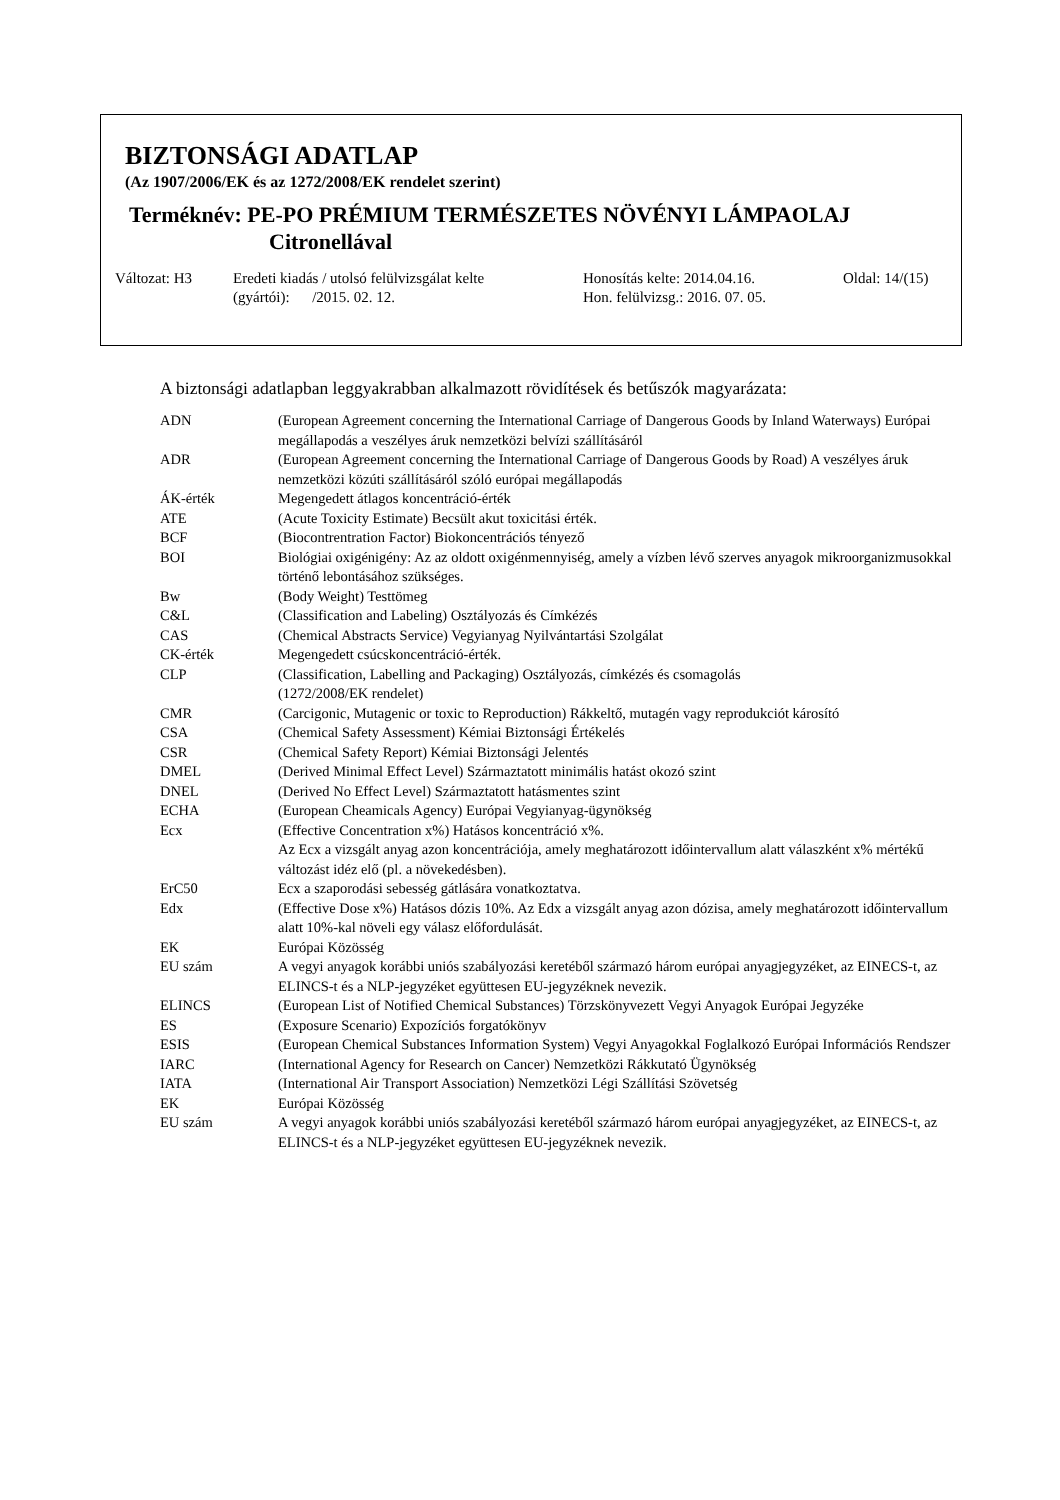BIZTONSÁGI ADATLAP
(Az 1907/2006/EK és az 1272/2008/EK rendelet szerint)
Terméknév: PE-PO PRÉMIUM TERMÉSZETES NÖVÉNYI LÁMPAOLAJ
Citronellával
Változat: H3 Eredeti kiadás / utolsó felülvizsgálat kelte
(gyártói): /2015. 02. 12.
Honosítás kelte: 2014.04.16.
Hon. felülvizsg.: 2016. 07. 05.
Oldal: 14/(15)
A biztonsági adatlapban leggyakrabban alkalmazott rövidítések és betűszók magyarázata:
| ADN | (European Agreement concerning the International Carriage of Dangerous Goods by Inland Waterways) Európai megállapodás a veszélyes áruk nemzetközi belvízi szállításáról |
| ADR | (European Agreement concerning the International Carriage of Dangerous Goods by Road) A veszélyes áruk nemzetközi közúti szállításáról szóló európai megállapodás |
| ÁK-érték | Megengedett átlagos koncentráció-érték |
| ATE | (Acute Toxicity Estimate) Becsült akut toxicitási érték. |
| BCF | (Biocontrentration Factor) Biokoncentrációs tényező |
| BOI | Biológiai oxigénigény: Az az oldott oxigénmennyiség, amely a vízben lévő szerves anyagok mikroorganizmusokkal történő lebontásához szükséges. |
| Bw | (Body Weight) Testtömeg |
| C&L | (Classification and Labeling) Osztályozás és Címkézés |
| CAS | (Chemical Abstracts Service) Vegyianyag Nyilvántartási Szolgálat |
| CK-érték | Megengedett csúcskoncentráció-érték. |
| CLP | (Classification, Labelling and Packaging) Osztályozás, címkézés és csomagolás (1272/2008/EK rendelet) |
| CMR | (Carcigonic, Mutagenic or toxic to Reproduction) Rákkeltő, mutagén vagy reprodukciót károsító |
| CSA | (Chemical Safety Assessment) Kémiai Biztonsági Értékelés |
| CSR | (Chemical Safety Report) Kémiai Biztonsági Jelentés |
| DMEL | (Derived Minimal Effect Level) Származtatott minimális hatást okozó szint |
| DNEL | (Derived No Effect Level) Származtatott hatásmentes szint |
| ECHA | (European Cheamicals Agency) Európai Vegyianyag-ügynökség |
| Ecx | (Effective Concentration x%) Hatásos koncentráció x%. Az Ecx a vizsgált anyag azon koncentrációja, amely meghatározott időintervallum alatt válaszként x% mértékű változást idéz elő (pl. a növekedésben). |
| ErC50 | Ecx a szaporodási sebesség gátlására vonatkoztatva. |
| Edx | (Effective Dose x%) Hatásos dózis 10%. Az Edx a vizsgált anyag azon dózisa, amely meghatározott időintervallum alatt 10%-kal növeli egy válasz előfordulását. |
| EK | Európai Közösség |
| EU szám | A vegyi anyagok korábbi uniós szabályozási keretéből származó három európai anyagjegyzéket, az EINECS-t, az ELINCS-t és a NLP-jegyzéket együttesen EU-jegyzéknek nevezik. |
| ELINCS | (European List of Notified Chemical Substances) Törzskönyvezett Vegyi Anyagok Európai Jegyzéke |
| ES | (Exposure Scenario) Expozíciós forgatókönyv |
| ESIS | (European Chemical Substances Information System) Vegyi Anyagokkal Foglalkozó Európai Információs Rendszer |
| IARC | (International Agency for Research on Cancer) Nemzetközi Rákkutató Ügynökség |
| IATA | (International Air Transport Association) Nemzetközi Légi Szállítási Szövetség |
| EK | Európai Közösség |
| EU szám | A vegyi anyagok korábbi uniós szabályozási keretéből származó három európai anyagjegyzéket, az EINECS-t, az ELINCS-t és a NLP-jegyzéket együttesen EU-jegyzéknek nevezik. |